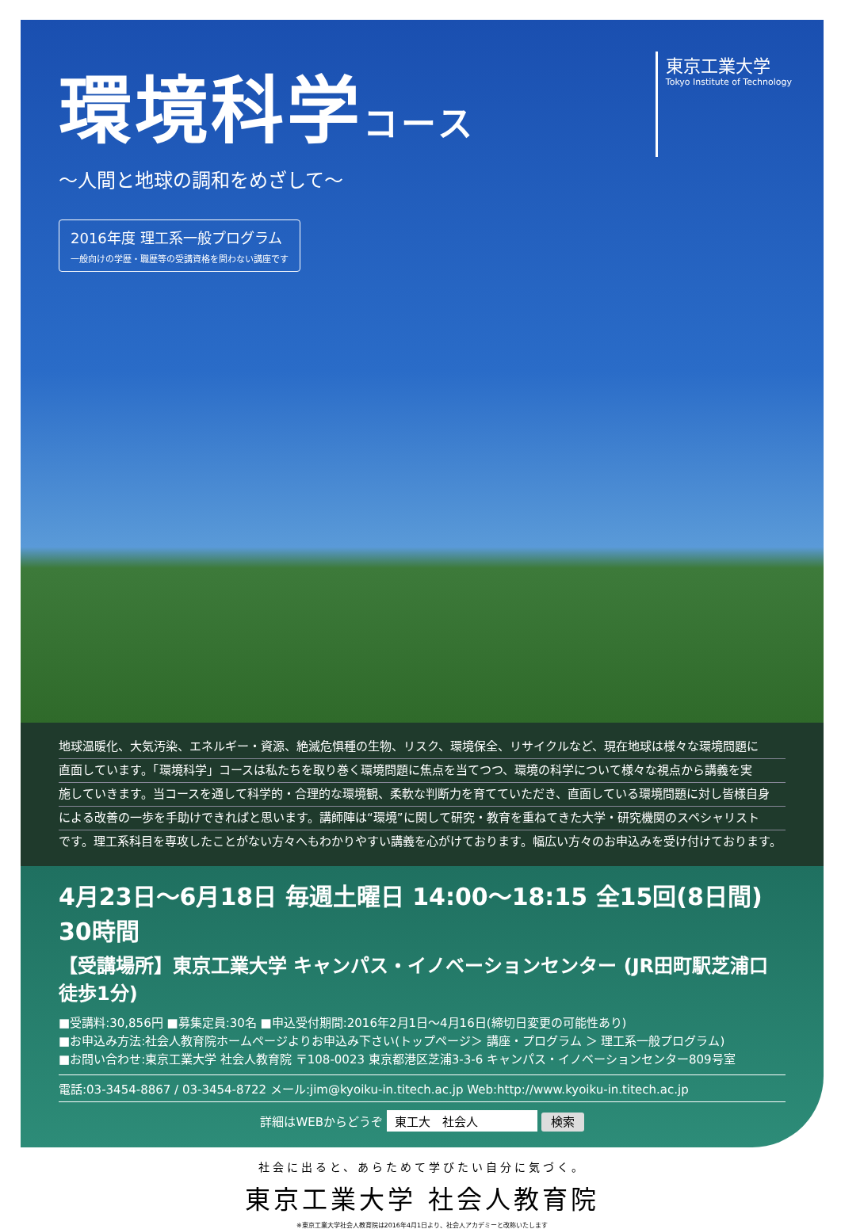環境科学コース
東京工業大学
Tokyo Institute of Technology
～人間と地球の調和をめざして～
2016年度 理工系一般プログラム 一般向けの学歴・職歴等の受講資格を問わない講座です
地球温暖化、大気汚染、エネルギー・資源、絶滅危惧種の生物、リスク、環境保全、リサイクルなど、現在地球は様々な環境問題に
直面しています。「環境科学」コースは私たちを取り巻く環境問題に焦点を当てつつ、環境の科学について様々な視点から講義を実
施していきます。当コースを通して科学的・合理的な環境観、柔軟な判断力を育てていただき、直面している環境問題に対し皆様自身
による改善の一歩を手助けできればと思います。講師陣は“環境”に関して研究・教育を重ねてきた大学・研究機関のスペシャリスト
です。理工系科目を専攻したことがない方々へもわかりやすい講義を心がけております。幅広い方々のお申込みを受け付けております。
4月23日～6月18日 毎週土曜日 14:00～18:15 全15回(8日間) 30時間
【受講場所】東京工業大学 キャンパス・イノベーションセンター (JR田町駅芝浦口徒歩1分)
■受講料:30,856円 ■募集定員:30名 ■申込受付期間:2016年2月1日～4月16日(締切日変更の可能性あり)
■お申込み方法:社会人教育院ホームページよりお申込み下さい(トップページ＞ 講座・プログラム ＞ 理工系一般プログラム)
■お問い合わせ:東京工業大学 社会人教育院 〒108-0023 東京都港区芝浦3-3-6 キャンパス・イノベーションセンター809号室
電話:03-3454-8867 / 03-3454-8722 メール:jim@kyoiku-in.titech.ac.jp Web:http://www.kyoiku-in.titech.ac.jp
詳細はWEBからどうぞ 東工大　社会人 検索
社会に出ると、あらためて学びたい自分に気づく。
東京工業大学 社会人教育院
※東京工業大学社会人教育院は2016年4月1日より、社会人アカデミーと改称いたします